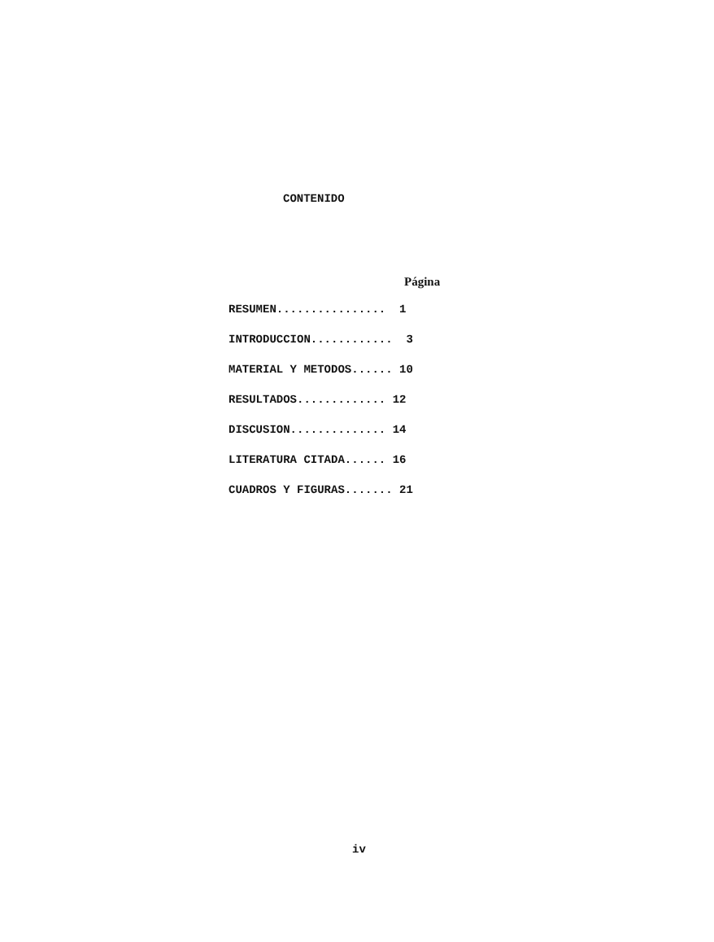CONTENIDO
Página
RESUMEN................ 1
INTRODUCCION............ 3
MATERIAL Y METODOS...... 10
RESULTADOS............. 12
DISCUSION.............. 14
LITERATURA CITADA...... 16
CUADROS Y FIGURAS....... 21
iv